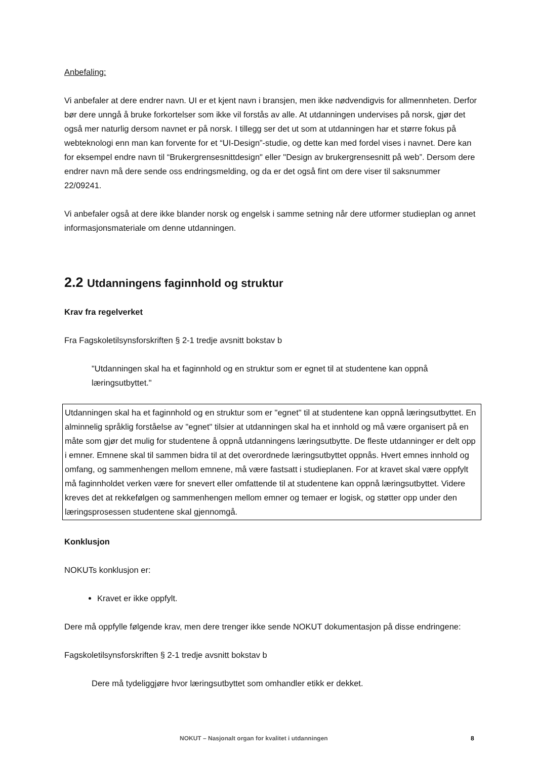Anbefaling:
Vi anbefaler at dere endrer navn. UI er et kjent navn i bransjen, men ikke nødvendigvis for allmennheten. Derfor bør dere unngå å bruke forkortelser som ikke vil forstås av alle. At utdanningen undervises på norsk, gjør det også mer naturlig dersom navnet er på norsk. I tillegg ser det ut som at utdanningen har et større fokus på webteknologi enn man kan forvente for et “UI-Design”-studie, og dette kan med fordel vises i navnet. Dere kan for eksempel endre navn til “Brukergrensesnittdesign" eller "Design av brukergrensesnitt på web”. Dersom dere endrer navn må dere sende oss endringsmelding, og da er det også fint om dere viser til saksnummer 22/09241.
Vi anbefaler også at dere ikke blander norsk og engelsk i samme setning når dere utformer studieplan og annet informasjonsmateriale om denne utdanningen.
2.2 Utdanningens faginnhold og struktur
Krav fra regelverket
Fra Fagskoletilsynsforskriften § 2-1 tredje avsnitt bokstav b
"Utdanningen skal ha et faginnhold og en struktur som er egnet til at studentene kan oppnå læringsutbyttet."
Utdanningen skal ha et faginnhold og en struktur som er "egnet" til at studentene kan oppnå læringsutbyttet. En alminnelig språklig forståelse av "egnet" tilsier at utdanningen skal ha et innhold og må være organisert på en måte som gjør det mulig for studentene å oppnå utdanningens læringsutbytte. De fleste utdanninger er delt opp i emner. Emnene skal til sammen bidra til at det overordnede læringsutbyttet oppnås. Hvert emnes innhold og omfang, og sammenhengen mellom emnene, må være fastsatt i studieplanen. For at kravet skal være oppfylt må faginnholdet verken være for snevert eller omfattende til at studentene kan oppnå læringsutbyttet. Videre kreves det at rekkefølgen og sammenhengen mellom emner og temaer er logisk, og støtter opp under den læringsprosessen studentene skal gjennomgå.
Konklusjon
NOKUTs konklusjon er:
Kravet er ikke oppfylt.
Dere må oppfylle følgende krav, men dere trenger ikke sende NOKUT dokumentasjon på disse endringene:
Fagskoletilsynsforskriften § 2-1 tredje avsnitt bokstav b
Dere må tydeliggjøre hvor læringsutbyttet som omhandler etikk er dekket.
NOKUT – Nasjonalt organ for kvalitet i utdanningen 8